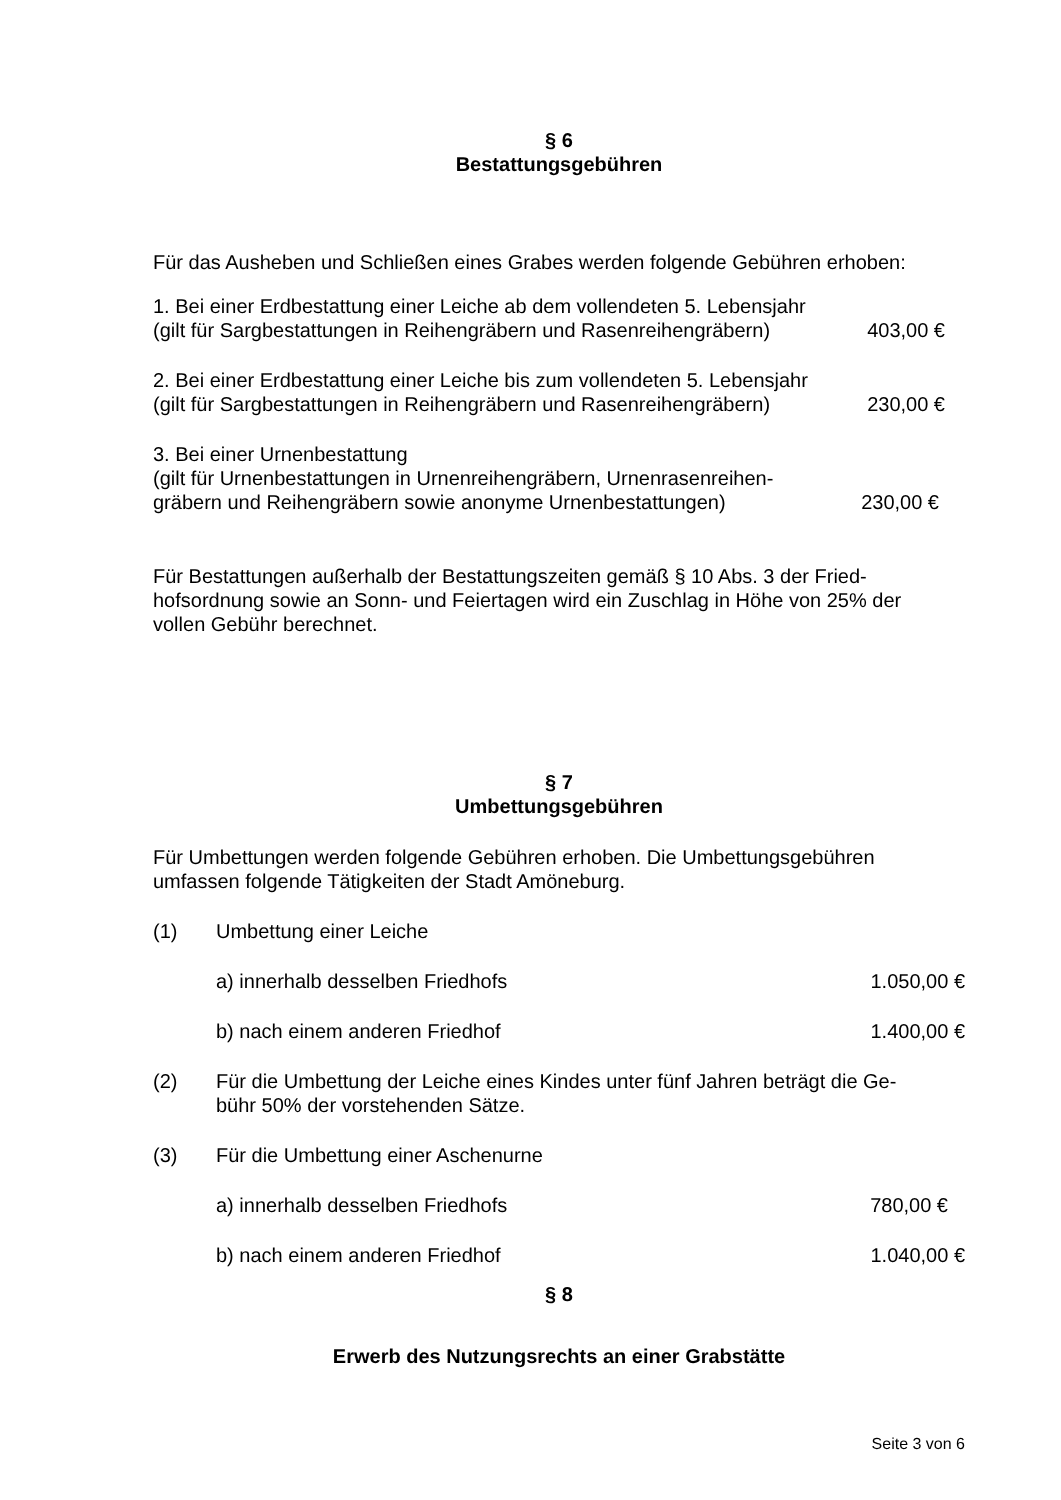§ 6
Bestattungsgebühren
Für das Ausheben und Schließen eines Grabes werden folgende Gebühren erhoben:
1. Bei einer Erdbestattung einer Leiche ab dem vollendeten 5. Lebensjahr
(gilt für Sargbestattungen in Reihengräbern und Rasenreihengräbern) 403,00 €
2. Bei einer Erdbestattung einer Leiche bis zum vollendeten 5. Lebensjahr
(gilt für Sargbestattungen in Reihengräbern und Rasenreihengräbern) 230,00 €
3. Bei einer Urnenbestattung
(gilt für Urnenbestattungen in Urnenreihengräbern, Urnenrasenreihen-
gräbern und Reihengräbern sowie anonyme Urnenbestattungen) 230,00 €
Für Bestattungen außerhalb der Bestattungszeiten gemäß § 10 Abs. 3 der Fried-
hofsordnung sowie an Sonn- und Feiertagen wird ein Zuschlag in Höhe von 25% der
vollen Gebühr berechnet.
§ 7
Umbettungsgebühren
Für Umbettungen werden folgende Gebühren erhoben. Die Umbettungsgebühren
umfassen folgende Tätigkeiten der Stadt Amöneburg.
(1) Umbettung einer Leiche
a) innerhalb desselben Friedhofs 1.050,00 €
b) nach einem anderen Friedhof 1.400,00 €
(2) Für die Umbettung der Leiche eines Kindes unter fünf Jahren beträgt die Ge-
bühr 50% der vorstehenden Sätze.
(3) Für die Umbettung einer Aschenurne
a) innerhalb desselben Friedhofs 780,00 €
b) nach einem anderen Friedhof 1.040,00 €
§ 8
Erwerb des Nutzungsrechts an einer Grabstätte
Seite 3 von 6